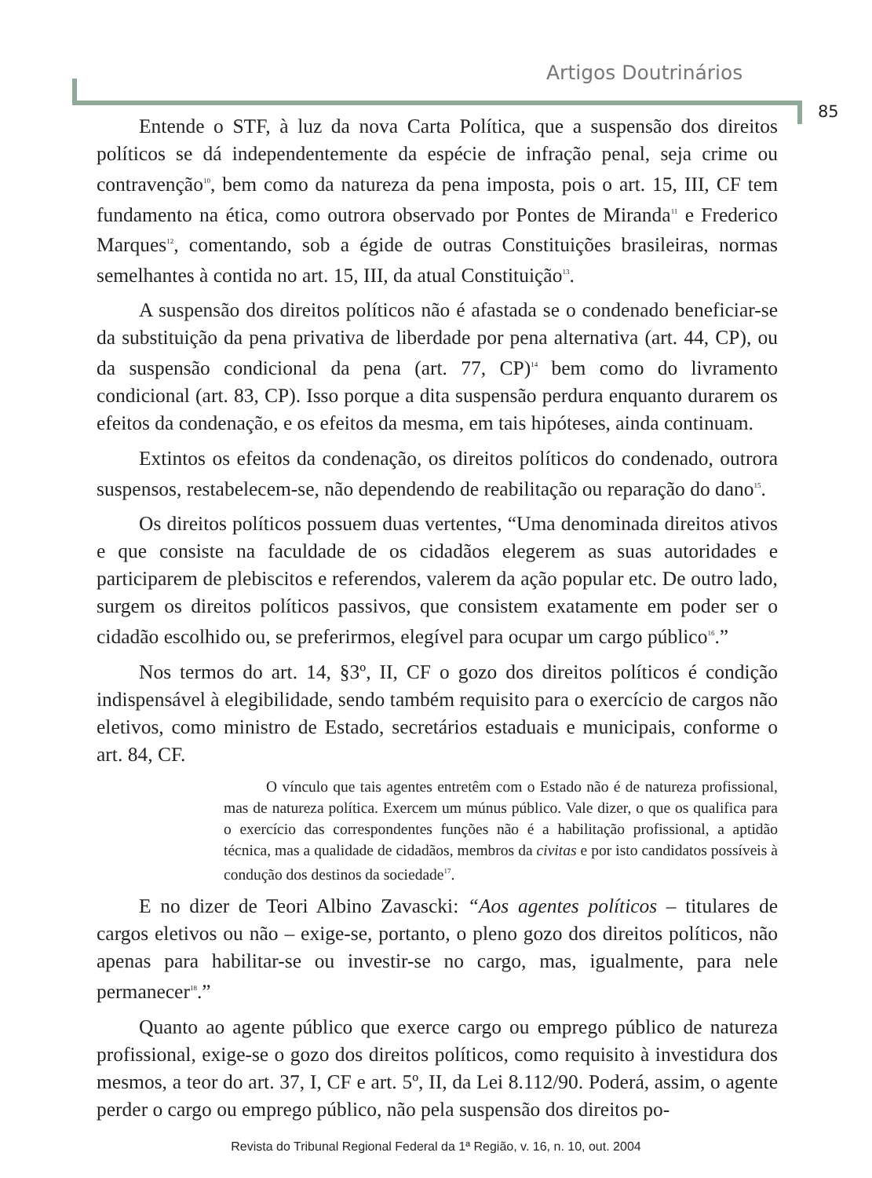Artigos Doutrinários
85
Entende o STF, à luz da nova Carta Política, que a suspensão dos direitos políticos se dá independentemente da espécie de infração penal, seja crime ou contravenção<sup>10</sup>, bem como da natureza da pena imposta, pois o art. 15, III, CF tem fundamento na ética, como outrora observado por Pontes de Miranda<sup>11</sup> e Frederico Marques<sup>12</sup>, comentando, sob a égide de outras Constituições brasileiras, normas semelhantes à contida no art. 15, III, da atual Constituição<sup>13</sup>.
A suspensão dos direitos políticos não é afastada se o condenado beneficiar-se da substituição da pena privativa de liberdade por pena alternativa (art. 44, CP), ou da suspensão condicional da pena (art. 77, CP)<sup>14</sup> bem como do livramento condicional (art. 83, CP). Isso porque a dita suspensão perdura enquanto durarem os efeitos da condenação, e os efeitos da mesma, em tais hipóteses, ainda continuam.
Extintos os efeitos da condenação, os direitos políticos do condenado, outrora suspensos, restabelecem-se, não dependendo de reabilitação ou reparação do dano<sup>15</sup>.
Os direitos políticos possuem duas vertentes, “Uma denominada direitos ativos e que consiste na faculdade de os cidadãos elegerem as suas autoridades e participarem de plebiscitos e referendos, valerem da ação popular etc. De outro lado, surgem os direitos políticos passivos, que consistem exatamente em poder ser o cidadão escolhido ou, se preferirmos, elegível para ocupar um cargo público<sup>16</sup>.”
Nos termos do art. 14, §3º, II, CF o gozo dos direitos políticos é condição indispensável à elegibilidade, sendo também requisito para o exercício de cargos não eletivos, como ministro de Estado, secretários estaduais e municipais, conforme o art. 84, CF.
O vínculo que tais agentes entretêm com o Estado não é de natureza profissional, mas de natureza política. Exercem um múnus público. Vale dizer, o que os qualifica para o exercício das correspondentes funções não é a habilitação profissional, a aptidão técnica, mas a qualidade de cidadãos, membros da civitas e por isto candidatos possíveis à condução dos destinos da sociedade<sup>17</sup>.
E no dizer de Teori Albino Zavascki: “Aos agentes políticos – titulares de cargos eletivos ou não – exige-se, portanto, o pleno gozo dos direitos políticos, não apenas para habilitar-se ou investir-se no cargo, mas, igualmente, para nele permanecer<sup>18</sup>.”
Quanto ao agente público que exerce cargo ou emprego público de natureza profissional, exige-se o gozo dos direitos políticos, como requisito à investidura dos mesmos, a teor do art. 37, I, CF e art. 5º, II, da Lei 8.112/90. Poderá, assim, o agente perder o cargo ou emprego público, não pela suspensão dos direitos po-
Revista do Tribunal Regional Federal da 1ª Região, v. 16, n. 10, out. 2004